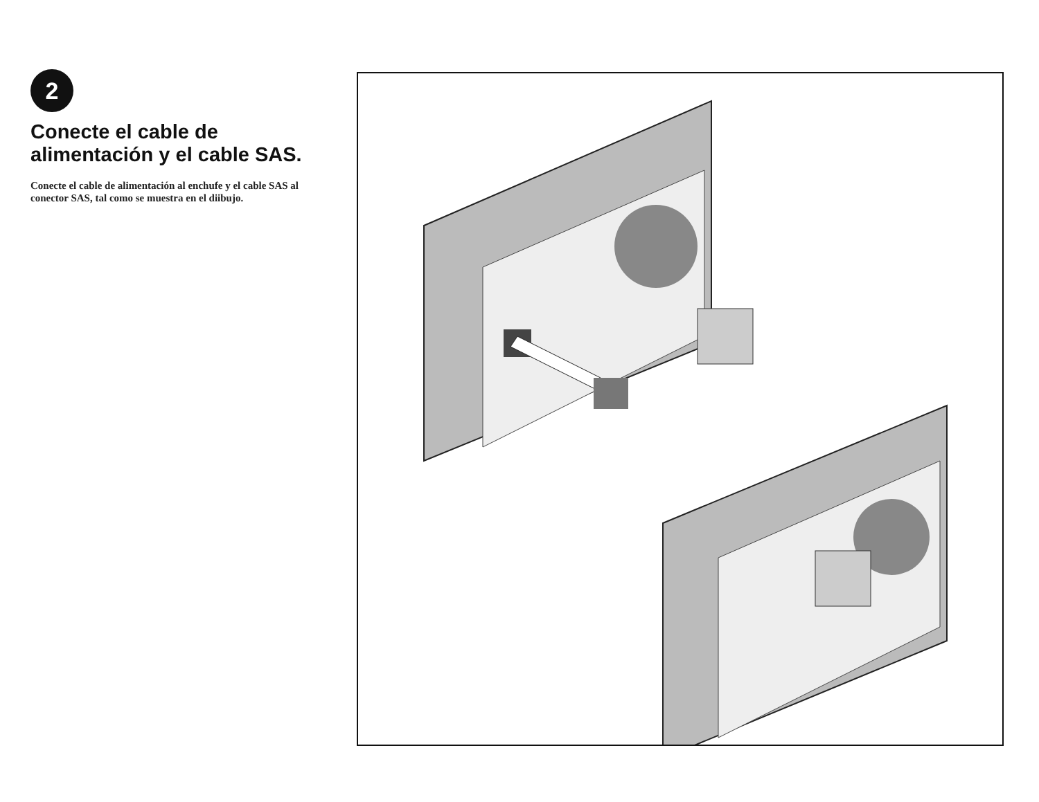2
Conecte el cable de alimentación y el cable SAS.
Conecte el cable de alimentación al enchufe y el cable SAS al conector SAS, tal como se muestra en el diibujo.